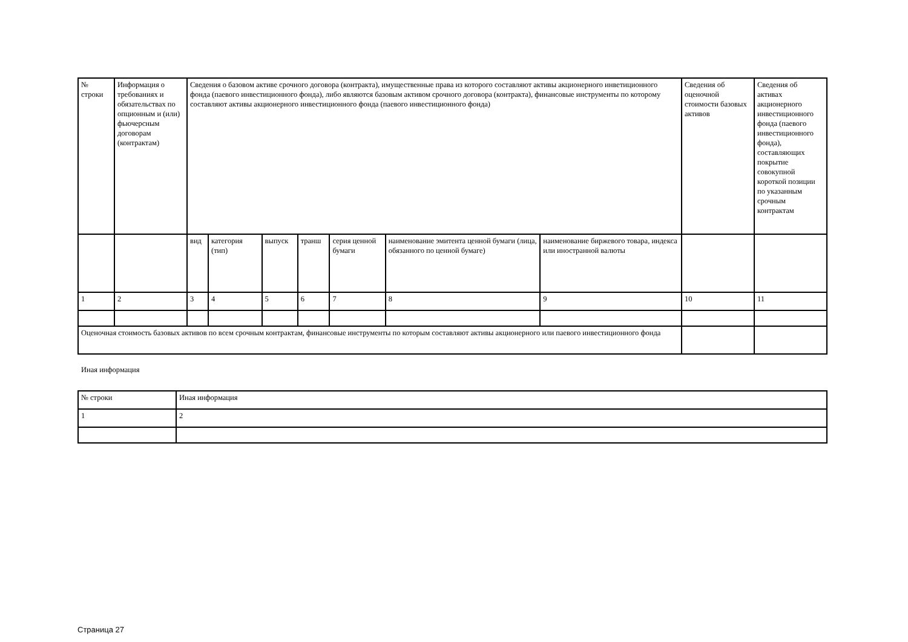| № строки | Информация о требованиях и обязательствах по опционным и (или) фьючерсным договорам (контрактам) | Сведения о базовом активе срочного договора (контракта), имущественные права из которого составляют активы акционерного инветиционного фонда (паевого инвестиционного фонда), либо являются базовым активом срочного договора (контракта), финансовые инструменты по которому составляют активы акционерного инвестиционного фонда (паевого инвестиционного фонда) | | | | | | | Сведения об оценочной стоимости базовых активов | Сведения об активах акционерного инвестиционного фонда (паевого инвестиционного фонда), составляющих покрытие совокупной короткой позиции по указанным срочным контрактам |
| | | вид | категория (тип) | выпуск | транш | серия ценной бумаги | наименование эмитента ценной бумаги (лица, обязанного по ценной бумаге) | наименование биржевого товара, индекса или иностранной валюты | | |
| 1 | 2 | 3 | 4 | 5 | 6 | 7 | 8 | 9 | 10 | 11 |
| Оценочная стоимость базовых активов по всем срочным контрактам, финансовые инструменты по которым составляют активы акционерного или паевого инвестиционного фонда | | | | | | | | | | |
Иная информация
| № строки | Иная информация |
| 1 | 2 |
Страница 27